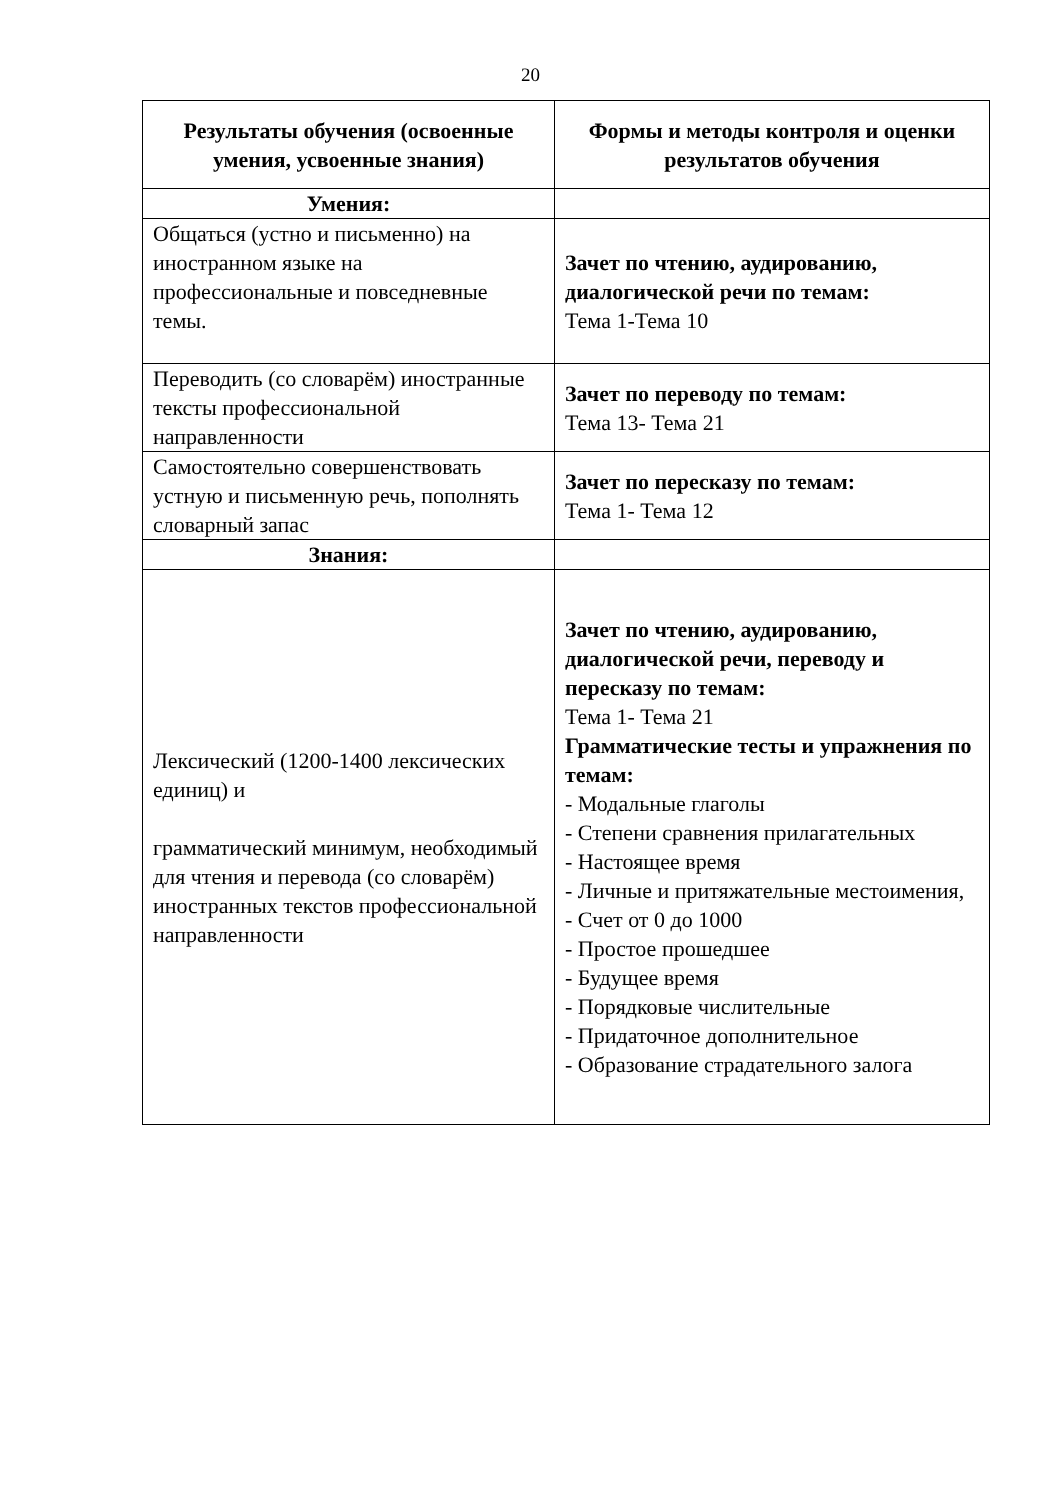20
| Результаты обучения (освоенные умения, усвоенные знания) | Формы и методы контроля и оценки результатов обучения |
| --- | --- |
| Умения: | |
| Общаться (устно и письменно) на иностранном языке на профессиональные и повседневные темы. | Зачет по чтению, аудированию, диалогической речи по темам: Тема 1-Тема 10 |
| Переводить (со словарём) иностранные тексты профессиональной направленности | Зачет по переводу по темам: Тема 13- Тема 21 |
| Самостоятельно совершенствовать устную и письменную речь, пополнять словарный запас | Зачет по пересказу по темам: Тема 1- Тема 12 |
| Знания: | |
| Лексический (1200-1400 лексических единиц) и грамматический минимум, необходимый для чтения и перевода (со словарём) иностранных текстов профессиональной направленности | Зачет по чтению, аудированию, диалогической речи, переводу и пересказу по темам: Тема 1- Тема 21 Грамматические тесты и упражнения по темам: - Модальные глаголы - Степени сравнения прилагательных - Настоящее время - Личные и притяжательные местоимения, - Счет от 0 до 1000 - Простое прошедшее - Будущее время - Порядковые числительные - Придаточное дополнительное - Образование страдательного залога |